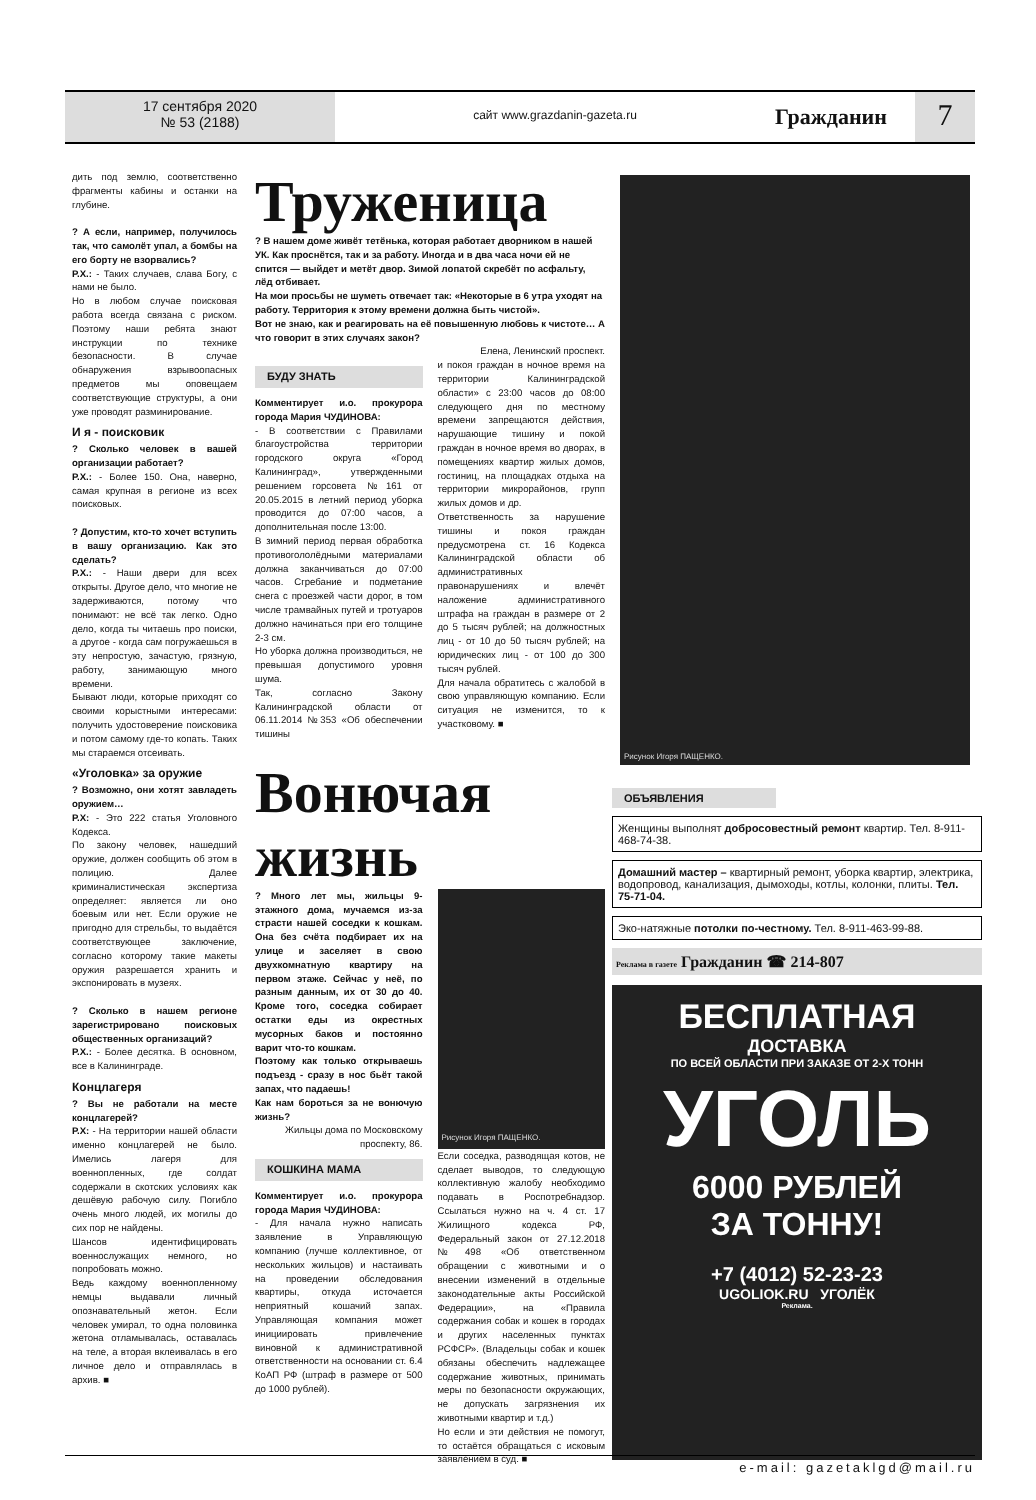17 сентября 2020
№ 53 (2188)
сайт www.grazdanin-gazeta.ru
Гражданин
7
дить под землю, соответственно фрагменты кабины и останки на глубине.
? А если, например, получилось так, что самолёт упал, а бомбы на его борту не взорвались?
Р.Х.: - Таких случаев, слава Богу, с нами не было.
Но в любом случае поисковая работа всегда связана с риском. Поэтому наши ребята знают инструкции по технике безопасности. В случае обнаружения взрывоопасных предметов мы оповещаем соответствующие структуры, а они уже проводят разминирование.
И я - поисковик
? Сколько человек в вашей организации работает?
Р.Х.: - Более 150. Она, наверно, самая крупная в регионе из всех поисковых.
? Допустим, кто-то хочет вступить в вашу организацию. Как это сделать?
Р.Х.: - Наши двери для всех открыты. Другое дело, что многие не задерживаются, потому что понимают: не всё так легко. Одно дело, когда ты читаешь про поиски, а другое - когда сам погружаешься в эту непростую, зачастую, грязную, работу, занимающую много времени.
Бывают люди, которые приходят со своими корыстными интересами: получить удостоверение поисковика и потом самому где-то копать. Таких мы стараемся отсеивать.
«Уголовка» за оружие
? Возможно, они хотят завладеть оружием…
Р.Х: - Это 222 статья Уголовного Кодекса.
По закону человек, нашедший оружие, должен сообщить об этом в полицию. Далее криминалистическая экспертиза определяет: является ли оно боевым или нет. Если оружие не пригодно для стрельбы, то выдаётся соответствующее заключение, согласно которому такие макеты оружия разрешается хранить и экспонировать в музеях.
? Сколько в нашем регионе зарегистрировано поисковых общественных организаций?
Р.Х.: - Более десятка. В основном, все в Калининграде.
Концлагеря
? Вы не работали на месте концлагерей?
Р.Х: - На территории нашей области именно концлагерей не было. Имелись лагеря для военнопленных, где солдат содержали в скотских условиях как дешёвую рабочую силу. Погибло очень много людей, их могилы до сих пор не найдены.
Шансов идентифицировать военнослужащих немного, но попробовать можно.
Ведь каждому военнопленному немцы выдавали личный опознавательный жетон. Если человек умирал, то одна половинка жетона отламывалась, оставалась на теле, а вторая вклеивалась в его личное дело и отправлялась в архив. ■
Труженица
? В нашем доме живёт тетёнька, которая работает дворником в нашей УК. Как проснётся, так и за работу. Иногда и в два часа ночи ей не спится — выйдет и метёт двор. Зимой лопатой скребёт по асфальту, лёд отбивает.
На мои просьбы не шуметь отвечает так: «Некоторые в 6 утра уходят на работу. Территория к этому времени должна быть чистой».
Вот не знаю, как и реагировать на её повышенную любовь к чистоте… А что говорит в этих случаях закон?
Елена, Ленинский проспект.
БУДУ ЗНАТЬ
Комментирует и.о. прокурора города Мария ЧУДИНОВА:
- В соответствии с Правилами благоустройства территории городского округа «Город Калининград», утвержденными решением горсовета №161 от 20.05.2015 в летний период уборка проводится до 07:00 часов, а дополнительная после 13:00.
В зимний период первая обработка противогололёдными материалами должна заканчиваться до 07:00 часов. Сгребание и подметание снега с проезжей части дорог, в том числе трамвайных путей и тротуаров должно начинаться при его толщине 2-3 см.
Но уборка должна производиться, не превышая допустимого уровня шума.
Так, согласно Закону Калининградской области от 06.11.2014 №353 «Об обеспечении тишины
и покоя граждан в ночное время на территории Калининградской области» с 23:00 часов до 08:00 следующего дня по местному времени запрещаются действия, нарушающие тишину и покой граждан в ночное время во дворах, в помещениях квартир жилых домов, гостиниц, на площадках отдыха на территории микрорайонов, групп жилых домов и др.
Ответственность за нарушение тишины и покоя граждан предусмотрена ст. 16 Кодекса Калининградской области об административных правонарушениях и влечёт наложение административного штрафа на граждан в размере от 2 до 5 тысяч рублей; на должностных лиц - от 10 до 50 тысяч рублей; на юридических лиц - от 100 до 300 тысяч рублей.
Для начала обратитесь с жалобой в свою управляющую компанию. Если ситуация не изменится, то к участковому. ■
Вонючая жизнь
? Много лет мы, жильцы 9-этажного дома, мучаемся из-за страсти нашей соседки к кошкам. Она без счёта подбирает их на улице и заселяет в свою двухкомнатную квартиру на первом этаже. Сейчас у неё, по разным данным, их от 30 до 40. Кроме того, соседка собирает остатки еды из окрестных мусорных баков и постоянно варит что-то кошкам.
Поэтому как только открываешь подъезд - сразу в нос бьёт такой запах, что падаешь!
Как нам бороться за не вонючую жизнь?
Жильцы дома по Московскому проспекту, 86.
КОШКИНА МАМА
Комментирует и.о. прокурора города Мария ЧУДИНОВА:
- Для начала нужно написать заявление в Управляющую компанию (лучше коллективное, от нескольких жильцов) и настаивать на проведении обследования квартиры, откуда источается неприятный кошачий запах. Управляющая компания может инициировать привлечение виновной к административной ответственности на основании ст. 6.4 КоАП РФ (штраф в размере от 500 до 1000 рублей).
Рисунок Игоря ПАЩЕНКО.
Если соседка, разводящая котов, не сделает выводов, то следующую коллективную жалобу необходимо подавать в Роспотребнадзор. Ссылаться нужно на ч. 4 ст. 17 Жилищного кодекса РФ, Федеральный закон от 27.12.2018 №498 «Об ответственном обращении с животными и о внесении изменений в отдельные законодательные акты Российской Федерации», на «Правила содержания собак и кошек в городах и других населенных пунктах РСФСР». (Владельцы собак и кошек обязаны обеспечить надлежащее содержание животных, принимать меры по безопасности окружающих, не допускать загрязнения их животными квартир и т.д.)
Но если и эти действия не помогут, то остаётся обращаться с исковым заявлением в суд. ■
Рисунок Игоря ПАЩЕНКО.
ОБЪЯВЛЕНИЯ
Женщины выполнят добросовестный ремонт квартир. Тел. 8-911-468-74-38.
Домашний мастер – квартирный ремонт, уборка квартир, электрика, водопровод, канализация, дымоходы, котлы, колонки, плиты. Тел. 75-71-04.
Эко-натяжные потолки по-честному. Тел. 8-911-463-99-88.
Реклама в газете Гражданин ☎ 214-807
БЕСПЛАТНАЯ
ДОСТАВКА
ПО ВСЕЙ ОБЛАСТИ ПРИ ЗАКАЗЕ ОТ 2-Х ТОНН
УГОЛЬ
6000 РУБЛЕЙ
ЗА ТОННУ!
+7 (4012) 52-23-23
UGOLIOK.RU УГОЛЁК
Реклама.
e-mail: gazetaklgd@mail.ru